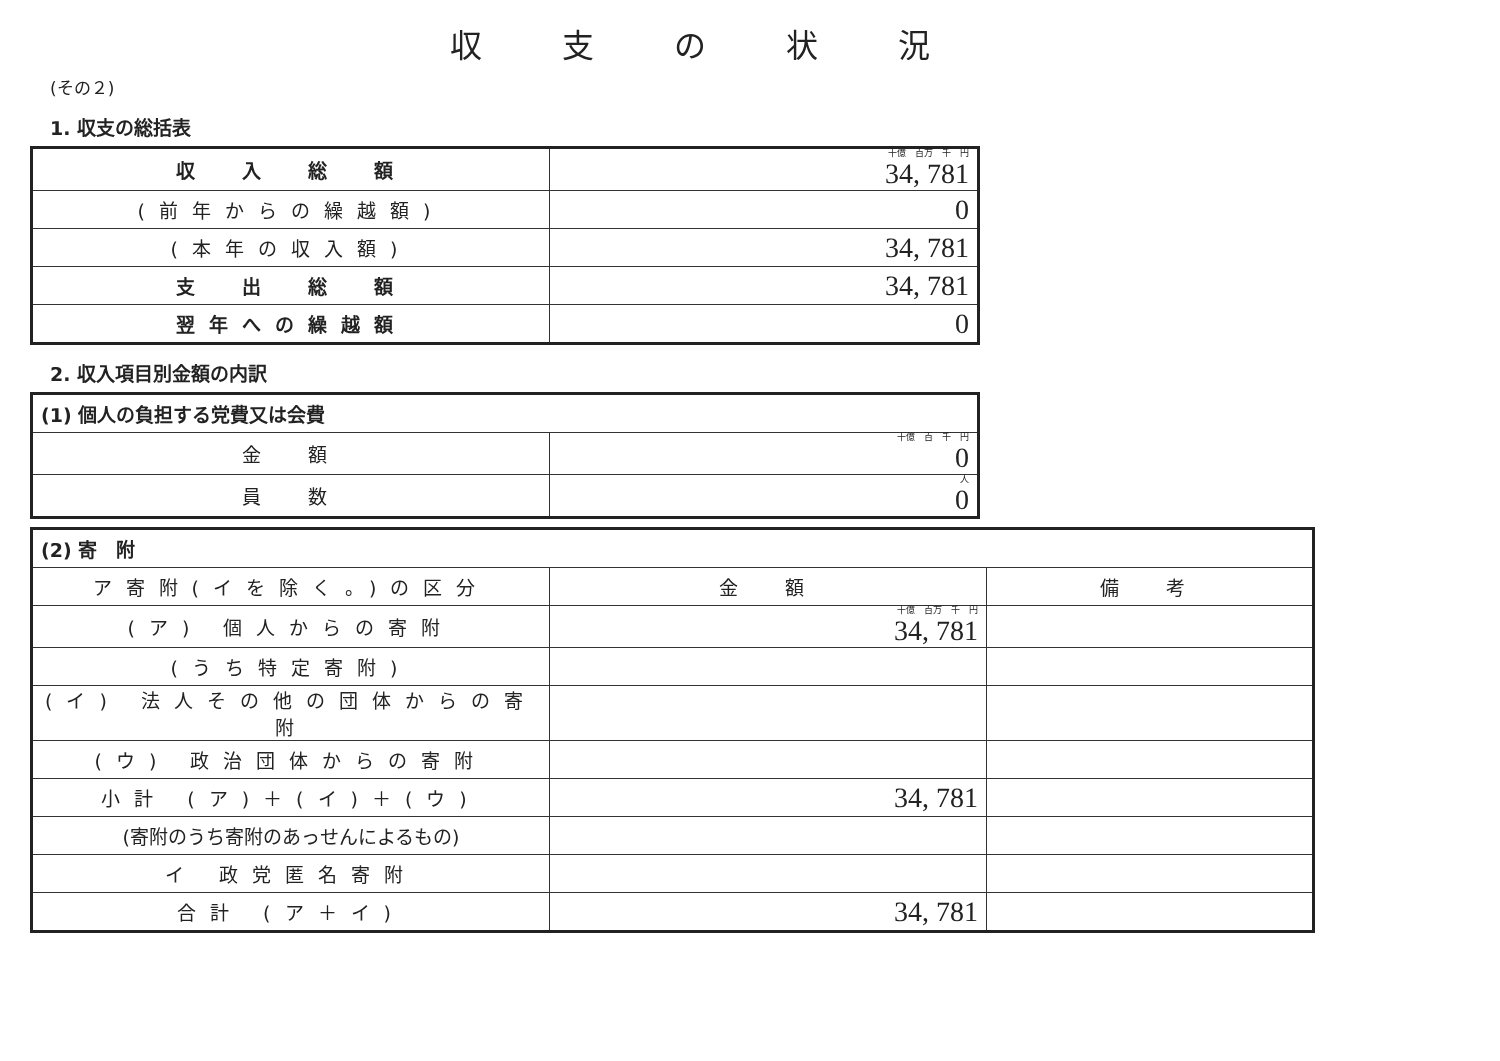収支の状況
(その２)
1. 収支の総括表
| 収 入 総 額 | 十億 百万 千 円 34, 781 |
| (前年からの繰越額) | 0 |
| (本年の収入額) | 34, 781 |
| 支 出 総 額 | 34, 781 |
| 翌年への繰越額 | 0 |
2. 収入項目別金額の内訳
| (1) 個人の負担する党費又は会費 | |
| 金 額 | 十億 百 千 円 0 |
| 員 数 | 人 0 |
| (2) 寄 附 | | |
| ア寄附(イを除く。)の区分 | 金 額 | 備 考 |
| (ア) 個人からの寄附 | 十億 百万 千 円 34, 781 | |
| (うち特定寄附) | | |
| (イ) 法人その他の団体からの寄附 | | |
| (ウ) 政治団体からの寄附 | | |
| 小計 (ア)＋(イ)＋(ウ) | 34, 781 | |
| (寄附のうち寄附のあっせんによるもの) | | |
| イ 政党匿名寄附 | | |
| 合計 (ア＋イ) | 34, 781 | |